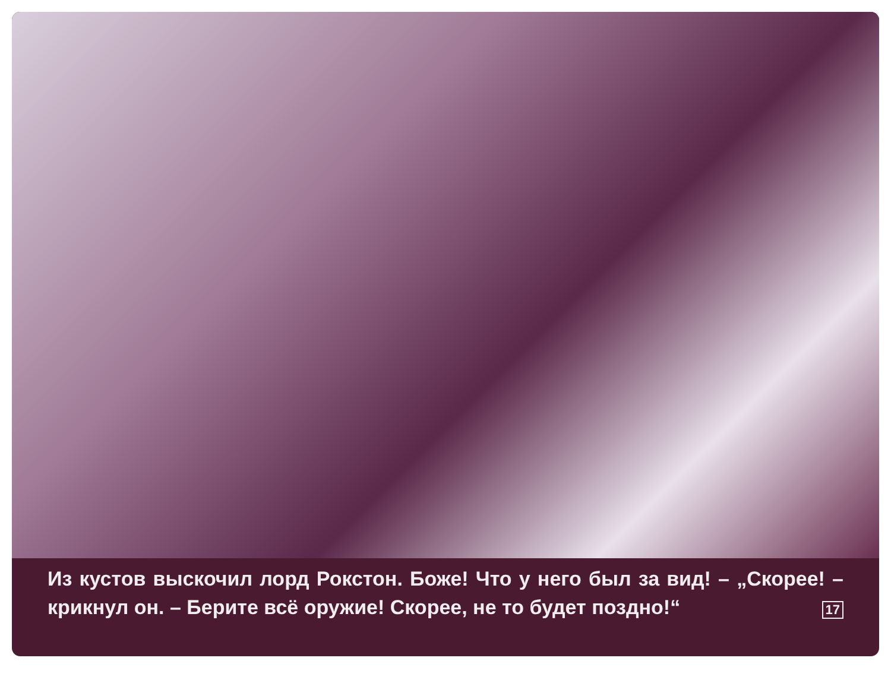Из кустов выскочил лорд Рокстон. Боже! Что у него был за вид! – „Скорее! – крикнул он. – Берите всё оружие! Скорее, не то будет поздно!“ 17